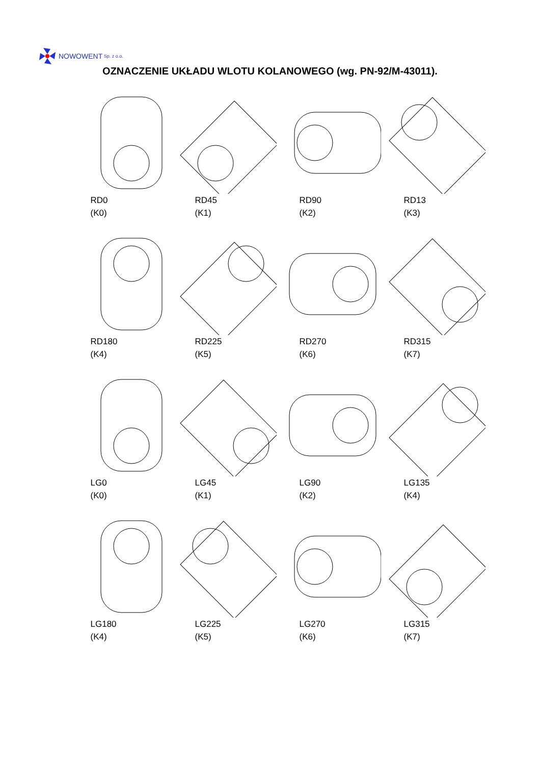NOWOWENT Sp. z o.o.
OZNACZENIE UKŁADU WLOTU KOLANOWEGO (wg. PN-92/M-43011).
RD0
(K0)
RD45
(K1)
RD90
(K2)
RD13
(K3)
RD180
(K4)
RD225
(K5)
RD270
(K6)
RD315
(K7)
LG0
(K0)
LG45
(K1)
LG90
(K2)
LG135
(K4)
LG180
(K4)
LG225
(K5)
LG270
(K6)
LG315
(K7)